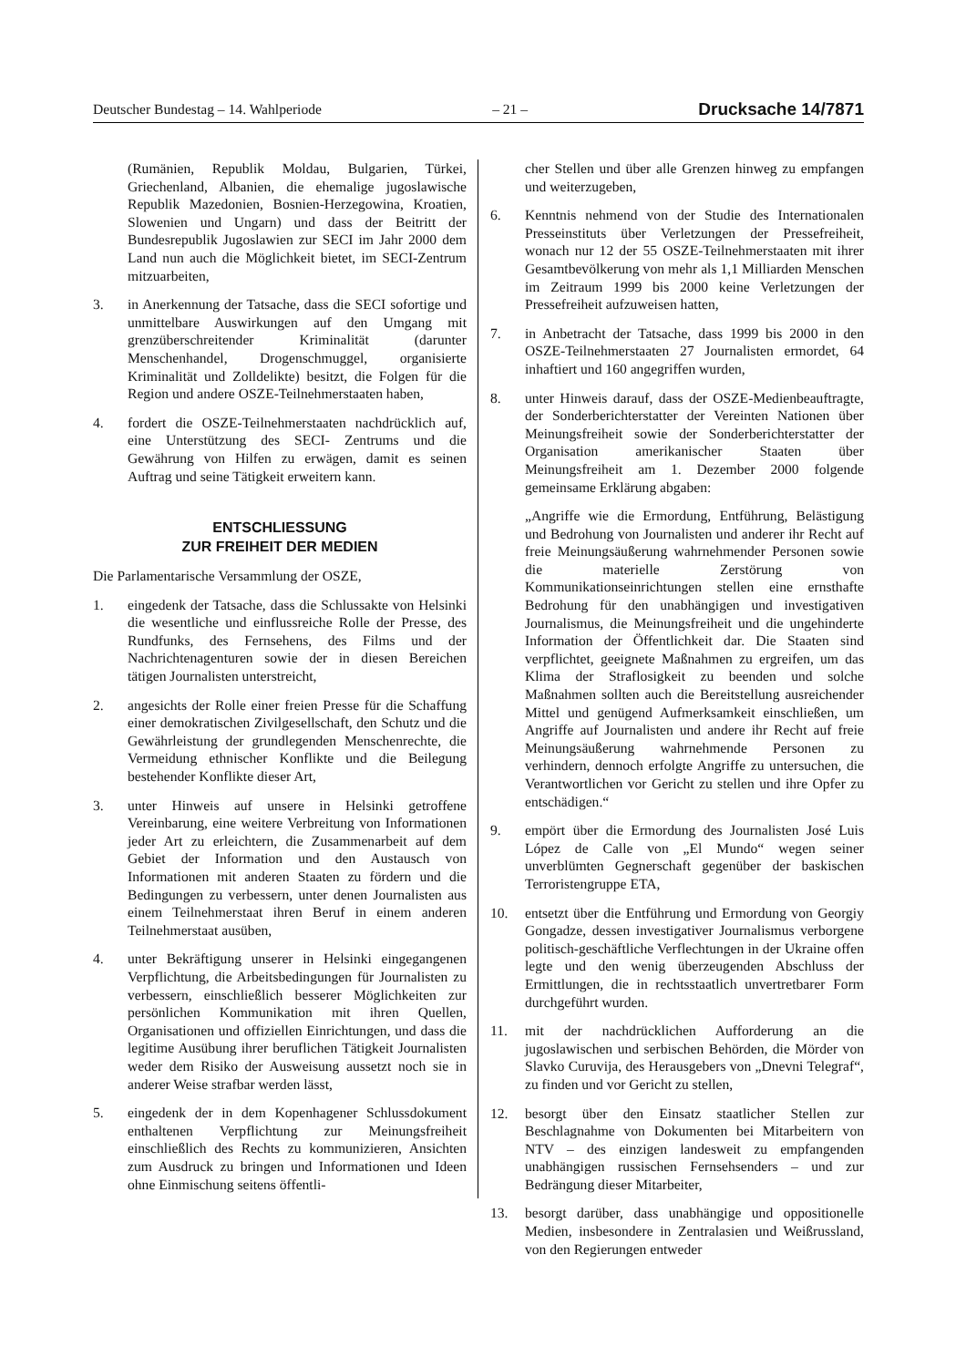Deutscher Bundestag – 14. Wahlperiode – 21 – Drucksache 14/7871
(Rumänien, Republik Moldau, Bulgarien, Türkei, Griechenland, Albanien, die ehemalige jugoslawische Republik Mazedonien, Bosnien-Herzegowina, Kroatien, Slowenien und Ungarn) und dass der Beitritt der Bundesrepublik Jugoslawien zur SECI im Jahr 2000 dem Land nun auch die Möglichkeit bietet, im SECI-Zentrum mitzuarbeiten,
3. in Anerkennung der Tatsache, dass die SECI sofortige und unmittelbare Auswirkungen auf den Umgang mit grenzüberschreitender Kriminalität (darunter Menschenhandel, Drogenschmuggel, organisierte Kriminalität und Zolldelikte) besitzt, die Folgen für die Region und andere OSZE-Teilnehmerstaaten haben,
4. fordert die OSZE-Teilnehmerstaaten nachdrücklich auf, eine Unterstützung des SECI- Zentrums und die Gewährung von Hilfen zu erwägen, damit es seinen Auftrag und seine Tätigkeit erweitern kann.
ENTSCHLIESSUNG
ZUR FREIHEIT DER MEDIEN
Die Parlamentarische Versammlung der OSZE,
1. eingedenk der Tatsache, dass die Schlussakte von Helsinki die wesentliche und einflussreiche Rolle der Presse, des Rundfunks, des Fernsehens, des Films und der Nachrichtenagenturen sowie der in diesen Bereichen tätigen Journalisten unterstreicht,
2. angesichts der Rolle einer freien Presse für die Schaffung einer demokratischen Zivilgesellschaft, den Schutz und die Gewährleistung der grundlegenden Menschenrechte, die Vermeidung ethnischer Konflikte und die Beilegung bestehender Konflikte dieser Art,
3. unter Hinweis auf unsere in Helsinki getroffene Vereinbarung, eine weitere Verbreitung von Informationen jeder Art zu erleichtern, die Zusammenarbeit auf dem Gebiet der Information und den Austausch von Informationen mit anderen Staaten zu fördern und die Bedingungen zu verbessern, unter denen Journalisten aus einem Teilnehmerstaat ihren Beruf in einem anderen Teilnehmerstaat ausüben,
4. unter Bekräftigung unserer in Helsinki eingegangenen Verpflichtung, die Arbeitsbedingungen für Journalisten zu verbessern, einschließlich besserer Möglichkeiten zur persönlichen Kommunikation mit ihren Quellen, Organisationen und offiziellen Einrichtungen, und dass die legitime Ausübung ihrer beruflichen Tätigkeit Journalisten weder dem Risiko der Ausweisung aussetzt noch sie in anderer Weise strafbar werden lässt,
5. eingedenk der in dem Kopenhagener Schlussdokument enthaltenen Verpflichtung zur Meinungsfreiheit einschließlich des Rechts zu kommunizieren, Ansichten zum Ausdruck zu bringen und Informationen und Ideen ohne Einmischung seitens öffentli-
cher Stellen und über alle Grenzen hinweg zu empfangen und weiterzugeben,
6. Kenntnis nehmend von der Studie des Internationalen Presseinstituts über Verletzungen der Pressefreiheit, wonach nur 12 der 55 OSZE-Teilnehmerstaaten mit ihrer Gesamtbevölkerung von mehr als 1,1 Milliarden Menschen im Zeitraum 1999 bis 2000 keine Verletzungen der Pressefreiheit aufzuweisen hatten,
7. in Anbetracht der Tatsache, dass 1999 bis 2000 in den OSZE-Teilnehmerstaaten 27 Journalisten ermordet, 64 inhaftiert und 160 angegriffen wurden,
8. unter Hinweis darauf, dass der OSZE-Medienbeauftragte, der Sonderberichterstatter der Vereinten Nationen über Meinungsfreiheit sowie der Sonderberichterstatter der Organisation amerikanischer Staaten über Meinungsfreiheit am 1. Dezember 2000 folgende gemeinsame Erklärung abgaben:
„Angriffe wie die Ermordung, Entführung, Belästigung und Bedrohung von Journalisten und anderer ihr Recht auf freie Meinungsäußerung wahrnehmender Personen sowie die materielle Zerstörung von Kommunikationseinrichtungen stellen eine ernsthafte Bedrohung für den unabhängigen und investigativen Journalismus, die Meinungsfreiheit und die ungehinderte Information der Öffentlichkeit dar. Die Staaten sind verpflichtet, geeignete Maßnahmen zu ergreifen, um das Klima der Straflosigkeit zu beenden und solche Maßnahmen sollten auch die Bereitstellung ausreichender Mittel und genügend Aufmerksamkeit einschließen, um Angriffe auf Journalisten und andere ihr Recht auf freie Meinungsäußerung wahrnehmende Personen zu verhindern, dennoch erfolgte Angriffe zu untersuchen, die Verantwortlichen vor Gericht zu stellen und ihre Opfer zu entschädigen.“
9. empört über die Ermordung des Journalisten José Luis López de Calle von „El Mundo“ wegen seiner unverblümten Gegnerschaft gegenüber der baskischen Terroristengruppe ETA,
10. entsetzt über die Entführung und Ermordung von Georgiy Gongadze, dessen investigativer Journalismus verborgene politisch-geschäftliche Verflechtungen in der Ukraine offen legte und den wenig überzeugenden Abschluss der Ermittlungen, die in rechtsstaatlich unvertretbarer Form durchgeführt wurden.
11. mit der nachdrücklichen Aufforderung an die jugoslawischen und serbischen Behörden, die Mörder von Slavko Curuvija, des Herausgebers von „Dnevni Telegraf“, zu finden und vor Gericht zu stellen,
12. besorgt über den Einsatz staatlicher Stellen zur Beschlagnahme von Dokumenten bei Mitarbeitern von NTV – des einzigen landesweit zu empfangenden unabhängigen russischen Fernsehsenders – und zur Bedrängung dieser Mitarbeiter,
13. besorgt darüber, dass unabhängige und oppositionelle Medien, insbesondere in Zentralasien und Weißrussland, von den Regierungen entweder